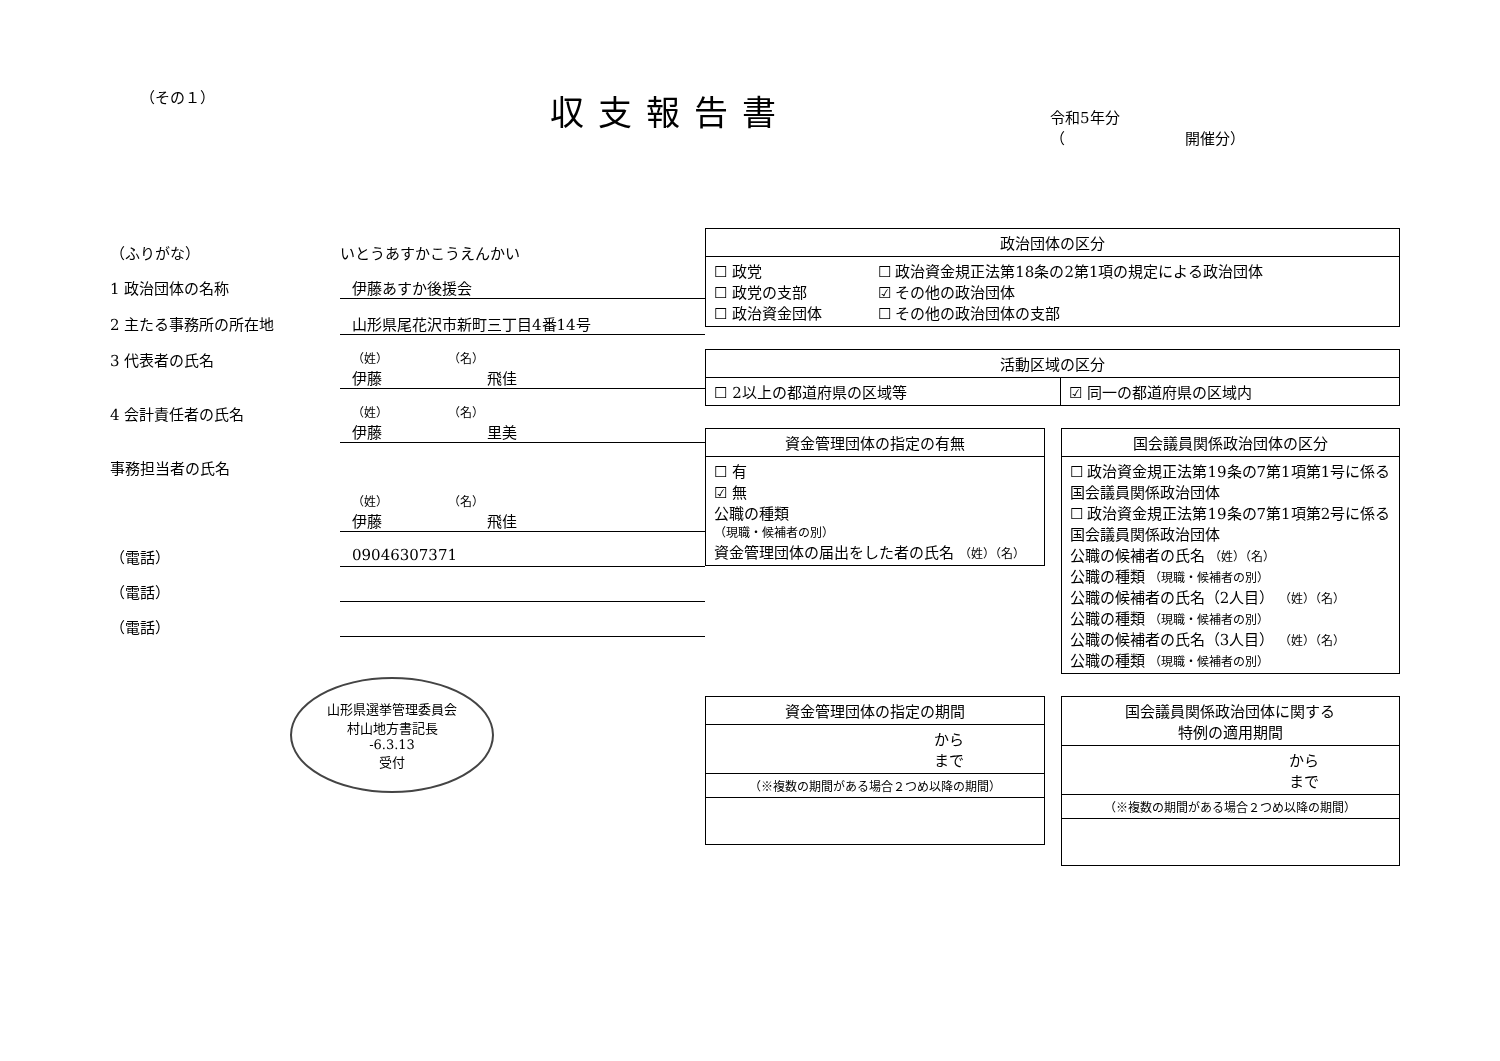（その１）
収支報告書
令和5年分
（　　　　　　　　開催分）
（ふりがな） いとうあすかこうえんかい
1 政治団体の名称 伊藤あすか後援会
2 主たる事務所の所在地 山形県尾花沢市新町三丁目4番14号
3 代表者の氏名 （姓）　　　　　　（名）
伊藤　　　　　　　飛佳
4 会計責任者の氏名 （姓）　　　　　　（名）
伊藤　　　　　　　里美
事務担当者の氏名
（姓）　　　　　　（名）
伊藤　　　　　　　飛佳
（電話） 09046307371
（電話）
（電話）
山形県選挙管理委員会
村山地方書記長
-6.3.13
受付
| 政治団体の区分 | |
| --- | --- |
| ☐ 政党 ☐ 政党の支部 ☐ 政治資金団体 | ☐ 政治資金規正法第18条の2第1項の規定による政治団体 ☑ その他の政治団体 ☐ その他の政治団体の支部 |
| 活動区域の区分 | |
| --- | --- |
| ☐ 2以上の都道府県の区域等 | ☑ 同一の都道府県の区域内 |
| 資金管理団体の指定の有無 |
| --- |
| ☐ 有 ☑ 無 公職の種類 （現職・候補者の別） 資金管理団体の届出をした者の氏名 （姓）（名） |
| 国会議員関係政治団体の区分 |
| --- |
| ☐ 政治資金規正法第19条の7第1項第1号に係る国会議員関係政治団体 ☐ 政治資金規正法第19条の7第1項第2号に係る国会議員関係政治団体 公職の候補者の氏名 （姓）（名） 公職の種類 （現職・候補者の別） 公職の候補者の氏名（2人目） （姓）（名） 公職の種類 （現職・候補者の別） 公職の候補者の氏名（3人目） （姓）（名） 公職の種類 （現職・候補者の別） |
| 資金管理団体の指定の期間 |
| --- |
| から まで |
| （※複数の期間がある場合２つめ以降の期間） |
| 国会議員関係政治団体に関する 特例の適用期間 |
| --- |
| から まで |
| （※複数の期間がある場合２つめ以降の期間） |